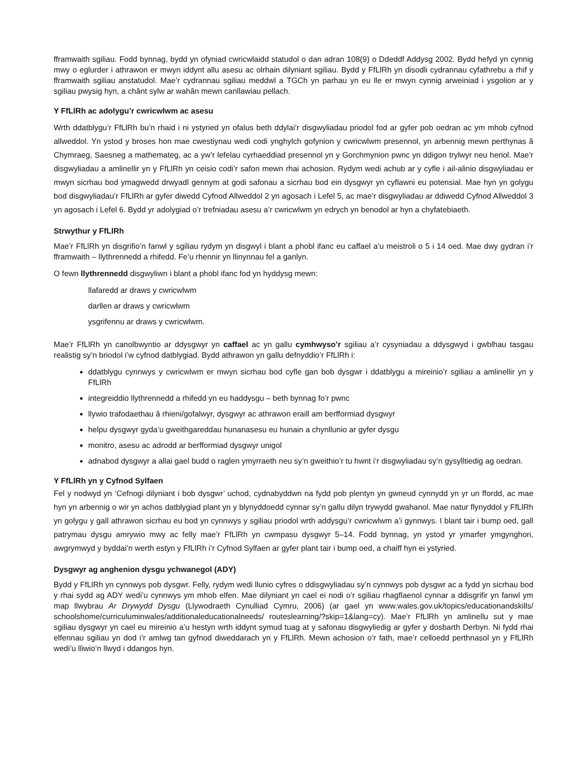fframwaith sgiliau. Fodd bynnag, bydd yn ofyniad cwricwlaidd statudol o dan adran 108(9) o Ddeddf Addysg 2002. Bydd hefyd yn cynnig mwy o eglurder i athrawon er mwyn iddynt allu asesu ac olrhain dilyniant sgiliau. Bydd y FfLlRh yn disodli cydrannau cyfathrebu a rhif y fframwaith sgiliau anstatudol. Mae’r cydrannau sgiliau meddwl a TGCh yn parhau yn eu lle er mwyn cynnig arweiniad i ysgolion ar y sgiliau pwysig hyn, a chânt sylw ar wahân mewn canllawiau pellach.
Y FfLlRh ac adolygu’r cwricwlwm ac asesu
Wrth ddatblygu’r FfLlRh bu’n rhaid i ni ystyried yn ofalus beth ddylai’r disgwyliadau priodol fod ar gyfer pob oedran ac ym mhob cyfnod allweddol. Yn ystod y broses hon mae cwestiynau wedi codi ynghylch gofynion y cwricwlwm presennol, yn arbennig mewn perthynas â Chymraeg, Saesneg a mathemateg, ac a yw’r lefelau cyrhaeddiad presennol yn y Gorchmynion pwnc yn ddigon trylwyr neu heriol. Mae’r disgwyliadau a amlinellir yn y FfLlRh yn ceisio codi’r safon mewn rhai achosion. Rydym wedi achub ar y cyfle i ail-alinio disgwyliadau er mwyn sicrhau bod ymagwedd drwyadl gennym at godi safonau a sicrhau bod ein dysgwyr yn cyflawni eu potensial. Mae hyn yn golygu bod disgwyliadau’r FfLlRh ar gyfer diwedd Cyfnod Allweddol 2 yn agosach i Lefel 5, ac mae’r disgwyliadau ar ddiwedd Cyfnod Allweddol 3 yn agosach i Lefel 6. Bydd yr adolygiad o’r trefniadau asesu a’r cwricwlwm yn edrych yn benodol ar hyn a chyfatebiaeth.
Strwythur y FfLlRh
Mae’r FfLlRh yn disgrifio’n fanwl y sgiliau rydym yn disgwyl i blant a phobl ifanc eu caffael a’u meistroli o 5 i 14 oed. Mae dwy gydran i’r fframwaith – llythrennedd a rhifedd. Fe’u rhennir yn llinynnau fel a ganlyn.
O fewn llythrennedd disgwyliwn i blant a phobl ifanc fod yn hyddysg mewn:
llafaredd ar draws y cwricwlwm
darllen ar draws y cwricwlwm
ysgrifennu ar draws y cwricwlwm.
Mae’r FfLlRh yn canolbwyntio ar ddysgwyr yn caffael ac yn gallu cymhwyso’r sgiliau a’r cysyniadau a ddysgwyd i gwblhau tasgau realistig sy’n briodol i’w cyfnod datblygiad. Bydd athrawon yn gallu defnyddio’r FfLlRh i:
ddatblygu cynnwys y cwricwlwm er mwyn sicrhau bod cyfle gan bob dysgwr i ddatblygu a mireinio’r sgiliau a amlinellir yn y FfLlRh
integreiddio llythrennedd a rhifedd yn eu haddysgu – beth bynnag fo’r pwnc
llywio trafodaethau â rhieni/gofalwyr, dysgwyr ac athrawon eraill am berfformiad dysgwyr
helpu dysgwyr gyda’u gweithgareddau hunanasesu eu hunain a chynllunio ar gyfer dysgu
monitro, asesu ac adrodd ar berfformiad dysgwyr unigol
adnabod dysgwyr a allai gael budd o raglen ymyrraeth neu sy’n gweithio’r tu hwnt i’r disgwyliadau sy’n gysylltiedig ag oedran.
Y FfLlRh yn y Cyfnod Sylfaen
Fel y nodwyd yn ‘Cefnogi dilyniant i bob dysgwr’ uchod, cydnabyddwn na fydd pob plentyn yn gwneud cynnydd yn yr un ffordd, ac mae hyn yn arbennig o wir yn achos datblygiad plant yn y blynyddoedd cynnar sy’n gallu dilyn trywydd gwahanol. Mae natur flynyddol y FfLlRh yn golygu y gall athrawon sicrhau eu bod yn cynnwys y sgiliau priodol wrth addysgu’r cwricwlwm a’i gynnwys. I blant tair i bump oed, gall patrymau dysgu amrywio mwy ac felly mae’r FfLlRh yn cwmpasu dysgwyr 5–14. Fodd bynnag, yn ystod yr ymarfer ymgynghori, awgrymwyd y byddai’n werth estyn y FfLlRh i’r Cyfnod Sylfaen ar gyfer plant tair i bump oed, a chaiff hyn ei ystyried.
Dysgwyr ag anghenion dysgu ychwanegol (ADY)
Bydd y FfLlRh yn cynnwys pob dysgwr. Felly, rydym wedi llunio cyfres o ddisgwyliadau sy’n cynnwys pob dysgwr ac a fydd yn sicrhau bod y rhai sydd ag ADY wedi’u cynnwys ym mhob elfen. Mae dilyniant yn cael ei nodi o’r sgiliau rhagflaenol cynnar a ddisgrifir yn fanwl ym map llwybrau Ar Drywydd Dysgu (Llywodraeth Cynulliad Cymru, 2006) (ar gael yn www.wales.gov.uk/topics/educationandskills/ schoolshome/curriculuminwales/additionaleducationalneeds/ routeslearning/?skip=1&lang=cy). Mae’r FfLlRh yn amlinellu sut y mae sgiliau dysgwyr yn cael eu mireinio a’u hestyn wrth iddynt symud tuag at y safonau disgwyliedig ar gyfer y dosbarth Derbyn. Ni fydd rhai elfennau sgiliau yn dod i’r amlwg tan gyfnod diweddarach yn y FfLlRh. Mewn achosion o’r fath, mae’r celloedd perthnasol yn y FfLlRh wedi’u lliwio’n llwyd i ddangos hyn.